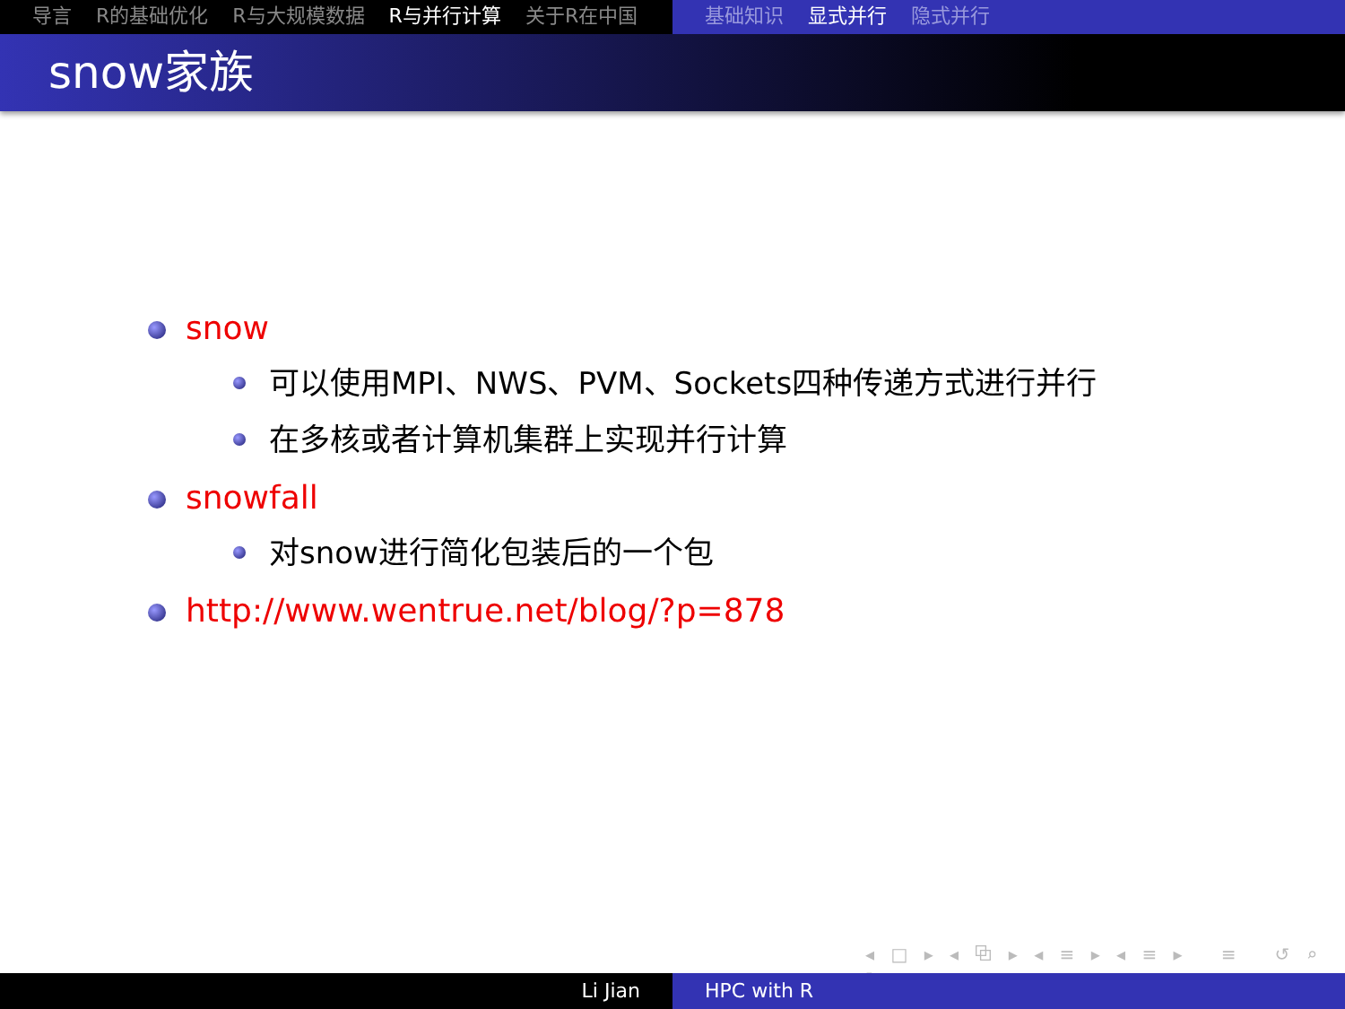导言 R的基础优化 R与大规模数据 R与并行计算 关于R在中国 基础知识 显式并行 隐式并行
snow家族
snow
可以使用MPI、NWS、PVM、Sockets四种传递方式进行并行
在多核或者计算机集群上实现并行计算
snowfall
对snow进行简化包装后的一个包
http://www.wentrue.net/blog/?p=878
◂ □ ▸ ◂ ⧉ ▸ ◂ ≡ ▸ ◂ ≡ ▸ ≡ ↺ ⌕ ↻
Li Jian HPC with R